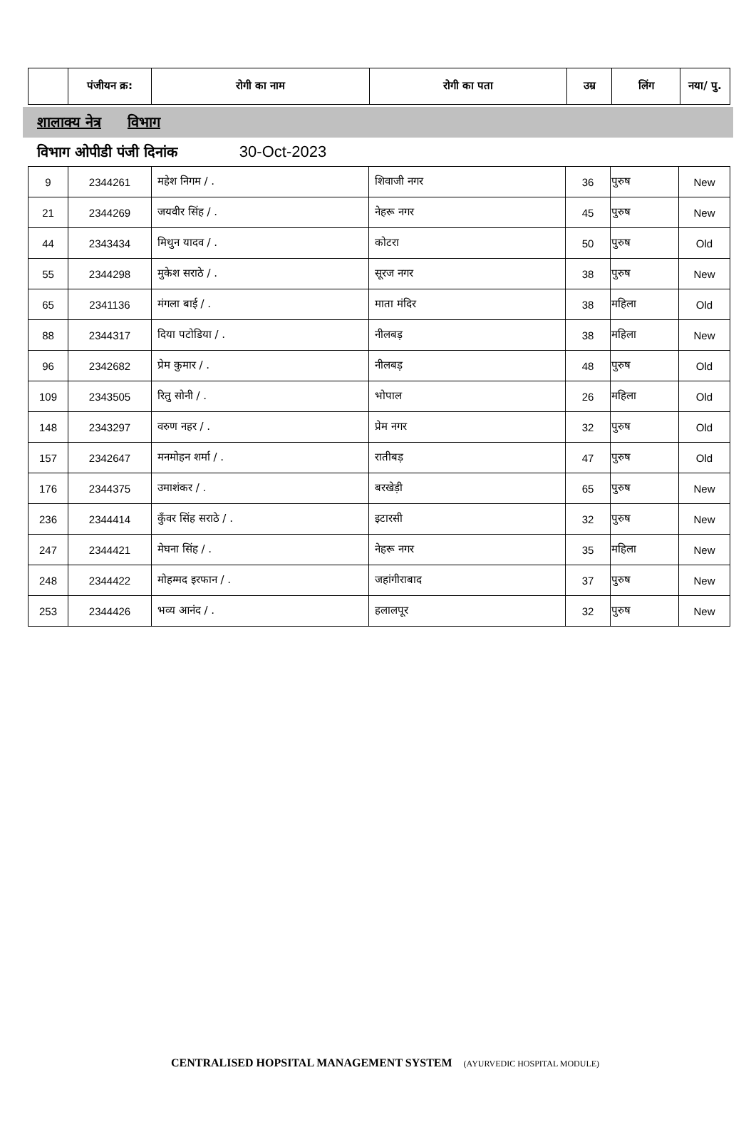| | पंजीयन क्र: | रोगी का नाम | रोगी का पता | उम्र | लिंग | नया/ पु. |
| --- | --- | --- | --- | --- | --- | --- |
शालाक्य नेत्र विभाग
विभाग ओपीडी पंजी दिनांक 30-Oct-2023
| 9 | 2344261 | महेश निगम / . | शिवाजी नगर | 36 | पुरुष | New |
| 21 | 2344269 | जयवीर सिंह / . | नेहरू नगर | 45 | पुरुष | New |
| 44 | 2343434 | मिथुन यादव / . | कोटरा | 50 | पुरुष | Old |
| 55 | 2344298 | मुकेश सराठे / . | सूरज नगर | 38 | पुरुष | New |
| 65 | 2341136 | मंगला बाई / . | माता मंदिर | 38 | महिला | Old |
| 88 | 2344317 | दिया पटोडिया / . | नीलबड़ | 38 | महिला | New |
| 96 | 2342682 | प्रेम कुमार / . | नीलबड़ | 48 | पुरुष | Old |
| 109 | 2343505 | रितु सोनी / . | भोपाल | 26 | महिला | Old |
| 148 | 2343297 | वरुण नहर / . | प्रेम नगर | 32 | पुरुष | Old |
| 157 | 2342647 | मनमोहन शर्मा / . | रातीबड़ | 47 | पुरुष | Old |
| 176 | 2344375 | उमाशंकर / . | बरखेड़ी | 65 | पुरुष | New |
| 236 | 2344414 | कुँवर सिंह सराठे / . | इटारसी | 32 | पुरुष | New |
| 247 | 2344421 | मेघना सिंह / . | नेहरू नगर | 35 | महिला | New |
| 248 | 2344422 | मोहम्मद इरफान / . | जहांगीराबाद | 37 | पुरुष | New |
| 253 | 2344426 | भव्य आनंद / . | हलालपूर | 32 | पुरुष | New |
CENTRALISED HOPSITAL MANAGEMENT SYSTEM (AYURVEDIC HOSPITAL MODULE)